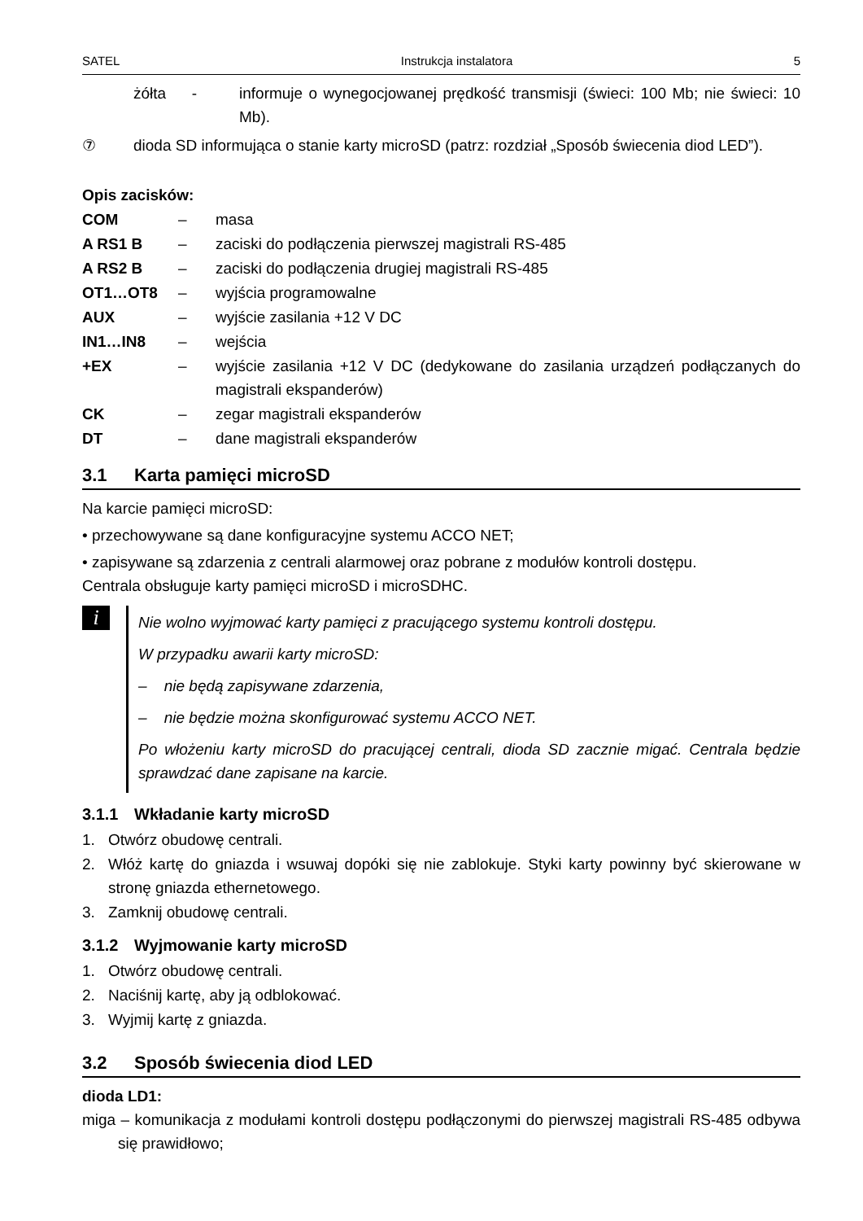SATEL Instrukcja instalatora 5
żółta -
informuje o wynegocjowanej prędkość transmisji (świeci: 100 Mb; nie świeci: 10 Mb).
⑦ dioda SD informująca o stanie karty microSD (patrz: rozdział „Sposób świecenia diod LED”).
Opis zacisków:
COM – masa
A RS1 B – zaciski do podłączenia pierwszej magistrali RS-485
A RS2 B – zaciski do podłączenia drugiej magistrali RS-485
OT1…OT8 – wyjścia programowalne
AUX – wyjście zasilania +12 V DC
IN1…IN8 – wejścia
+EX – wyjście zasilania +12 V DC (dedykowane do zasilania urządzeń podłączanych do magistrali ekspanderów)
CK – zegar magistrali ekspanderów
DT – dane magistrali ekspanderów
3.1 Karta pamięci microSD
Na karcie pamięci microSD:
• przechowywane są dane konfiguracyjne systemu ACCO NET;
• zapisywane są zdarzenia z centrali alarmowej oraz pobrane z modułów kontroli dostępu.
Centrala obsługuje karty pamięci microSD i microSDHC.
i
Nie wolno wyjmować karty pamięci z pracującego systemu kontroli dostępu.
W przypadku awarii karty microSD:
– nie będą zapisywane zdarzenia,
– nie będzie można skonfigurować systemu ACCO NET.
Po włożeniu karty microSD do pracującej centrali, dioda SD zacznie migać. Centrala będzie sprawdzać dane zapisane na karcie.
3.1.1 Wkładanie karty microSD
1. Otwórz obudowę centrali.
2. Włóż kartę do gniazda i wsuwaj dopóki się nie zablokuje. Styki karty powinny być skierowane w stronę gniazda ethernetowego.
3. Zamknij obudowę centrali.
3.1.2 Wyjmowanie karty microSD
1. Otwórz obudowę centrali.
2. Naciśnij kartę, aby ją odblokować.
3. Wyjmij kartę z gniazda.
3.2 Sposób świecenia diod LED
dioda LD1:
miga – komunikacja z modułami kontroli dostępu podłączonymi do pierwszej magistrali RS-485 odbywa się prawidłowo;